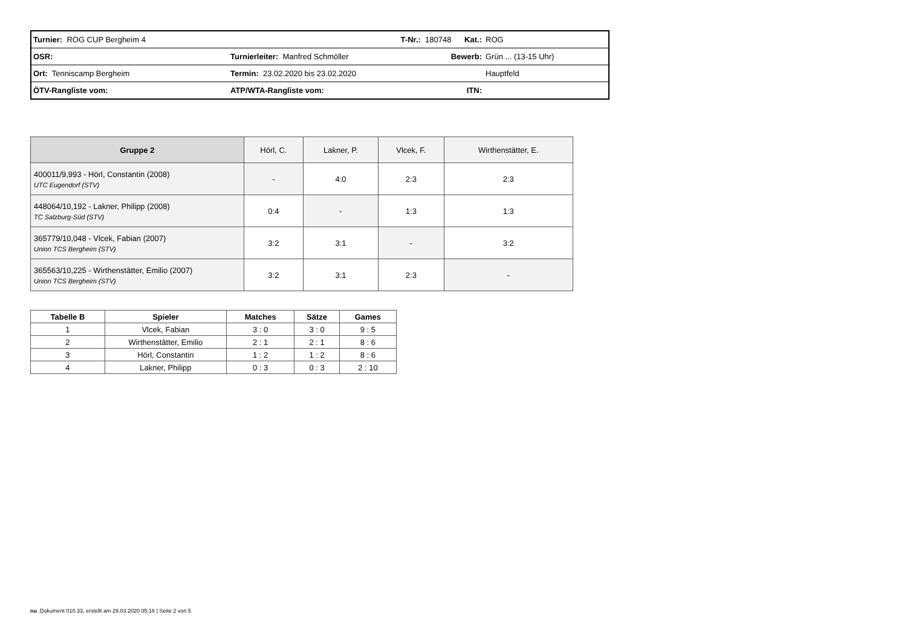| Turnier: ROG CUP Bergheim 4 | | T-Nr.: 180748 Kat.: | ROG |
| OSR: | Turnierleiter: Manfred Schmöller | Bewerb: | Grün ... (13-15 Uhr) |
| Ort: Tenniscamp Bergheim | Termin: 23.02.2020 bis 23.02.2020 | | Hauptfeld |
| ÖTV-Rangliste vom: | ATP/WTA-Rangliste vom: | ITN: | |
| Gruppe 2 | Hörl, C. | Lakner, P. | Vlcek, F. | Wirthenstätter, E. |
| 400011/9,993 - Hörl, Constantin (2008) UTC Eugendorf (STV) | - | 4:0 | 2:3 | 2:3 |
| 448064/10,192 - Lakner, Philipp (2008) TC Salzburg-Süd (STV) | 0:4 | - | 1:3 | 1:3 |
| 365779/10,048 - Vlcek, Fabian (2007) Union TCS Bergheim (STV) | 3:2 | 3:1 | - | 3:2 |
| 365563/10,225 - Wirthenstätter, Emilio (2007) Union TCS Bergheim (STV) | 3:2 | 3:1 | 2:3 | - |
| Tabelle B | Spieler | Matches | Sätze | Games |
| --- | --- | --- | --- | --- |
| 1 | Vlcek, Fabian | 3 : 0 | 3 : 0 | 9 : 5 |
| 2 | Wirthenstätter, Emilio | 2 : 1 | 2 : 1 | 8 : 6 |
| 3 | Hörl, Constantin | 1 : 2 | 1 : 2 | 8 : 6 |
| 4 | Lakner, Philipp | 0 : 3 | 0 : 3 | 2 : 10 |
nu .Dokument 010.33, erstellt am 29.03.2020 05:16 | Seite 2 von 5